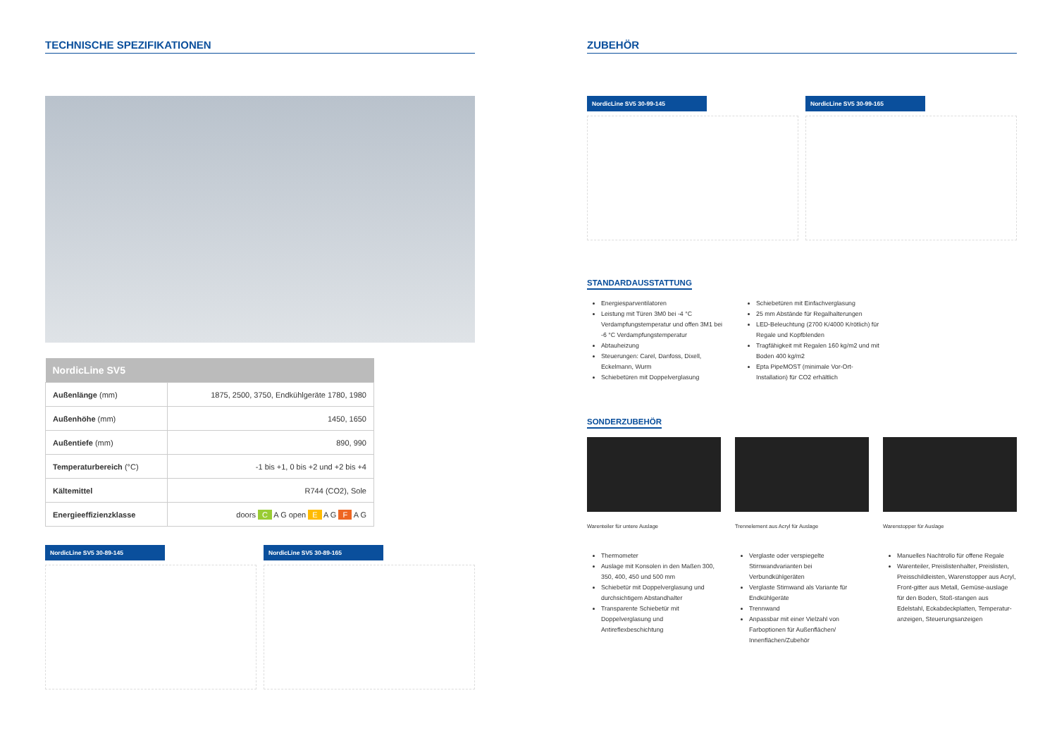TECHNISCHE SPEZIFIKATIONEN
| NordicLine SV5 | |
| --- | --- |
| Außenlänge (mm) | 1875, 2500, 3750, Endkühlgeräte 1780, 1980 |
| Außenhöhe (mm) | 1450, 1650 |
| Außentiefe (mm) | 890, 990 |
| Temperaturbereich (°C) | -1 bis +1, 0 bis +2 und +2 bis +4 |
| Kältemittel | R744 (CO2), Sole |
| Energieeffizienzklasse | doors C A G open E A G F A G |
NordicLine SV5 30-89-145 NordicLine SV5 30-89-165
ZUBEHÖR
NordicLine SV5 30-99-145 NordicLine SV5 30-99-165
STANDARDAUSSTATTUNG
Energiesparventilatoren
Leistung mit Türen 3M0 bei -4 °C Verdampfungstemperatur und offen 3M1 bei -6 °C Verdampfungstemperatur
Abtauheizung
Steuerungen: Carel, Danfoss, Dixell, Eckelmann, Wurm
Schiebetüren mit Doppelverglasung
Schiebetüren mit Einfachverglasung
25 mm Abstände für Regalhalterungen
LED-Beleuchtung (2700 K/4000 K/rötlich) für Regale und Kopfblenden
Tragfähigkeit mit Regalen 160 kg/m2 und mit Boden 400 kg/m2
Epta PipeMOST (minimale Vor-Ort-Installation) für CO2 erhältlich
SONDERZUBEHÖR
Warenteiler für untere Auslage
Thermometer
Auslage mit Konsolen in den Maßen 300, 350, 400, 450 und 500 mm
Schiebetür mit Doppelverglasung und durchsichtigem Abstandhalter
Transparente Schiebetür mit Doppelverglasung und Antireflexbeschichtung
Trennelement aus Acryl für Auslage
Verglaste oder verspiegelte Stirnwandvarianten bei Verbundkühlgeräten
Verglaste Stirnwand als Variante für Endkühlgeräte
Trennwand
Anpassbar mit einer Vielzahl von Farboptionen für Außenflächen/ Innenflächen/Zubehör
Warenstopper für Auslage
Manuelles Nachtrollo für offene Regale
Warenteiler, Preislistenhalter, Preislisten, Preisschildleisten, Warenstopper aus Acryl, Front-gitter aus Metall, Gemüse-auslage für den Boden, Stoß-stangen aus Edelstahl, Eckabdeckplatten, Temperatur-anzeigen, Steuerungsanzeigen